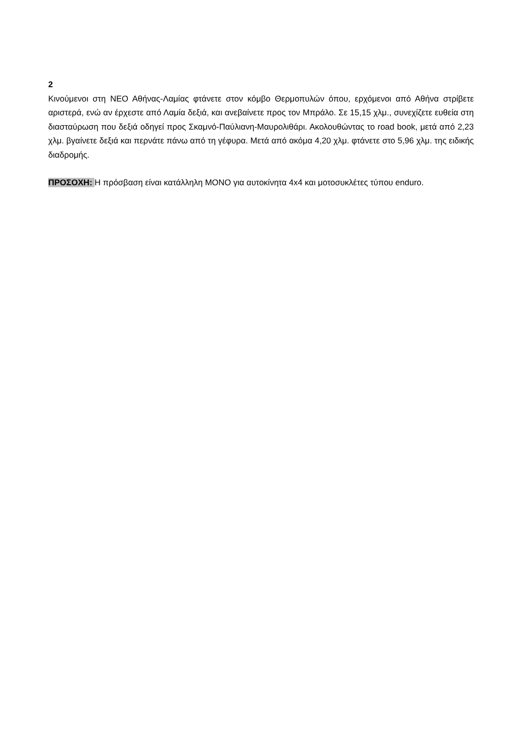2
Κινούμενοι στη ΝΕΟ Αθήνας-Λαμίας φτάνετε στον κόμβο Θερμοπυλών όπου, ερχόμενοι από Αθήνα στρίβετε αριστερά, ενώ αν έρχεστε από Λαμία δεξιά, και ανεβαίνετε προς τον Μπράλο. Σε 15,15 χλμ., συνεχίζετε ευθεία στη διασταύρωση που δεξιά οδηγεί προς Σκαμνό-Παύλιανη-Μαυρολιθάρι. Ακολουθώντας το road book, μετά από 2,23 χλμ. βγαίνετε δεξιά και περνάτε πάνω από τη γέφυρα. Μετά από ακόμα 4,20 χλμ. φτάνετε στο 5,96 χλμ. της ειδικής διαδρομής.
ΠΡΟΣΟΧΗ: Η πρόσβαση είναι κατάλληλη ΜΟΝΟ για αυτοκίνητα 4x4 και μοτοσυκλέτες τύπου enduro.